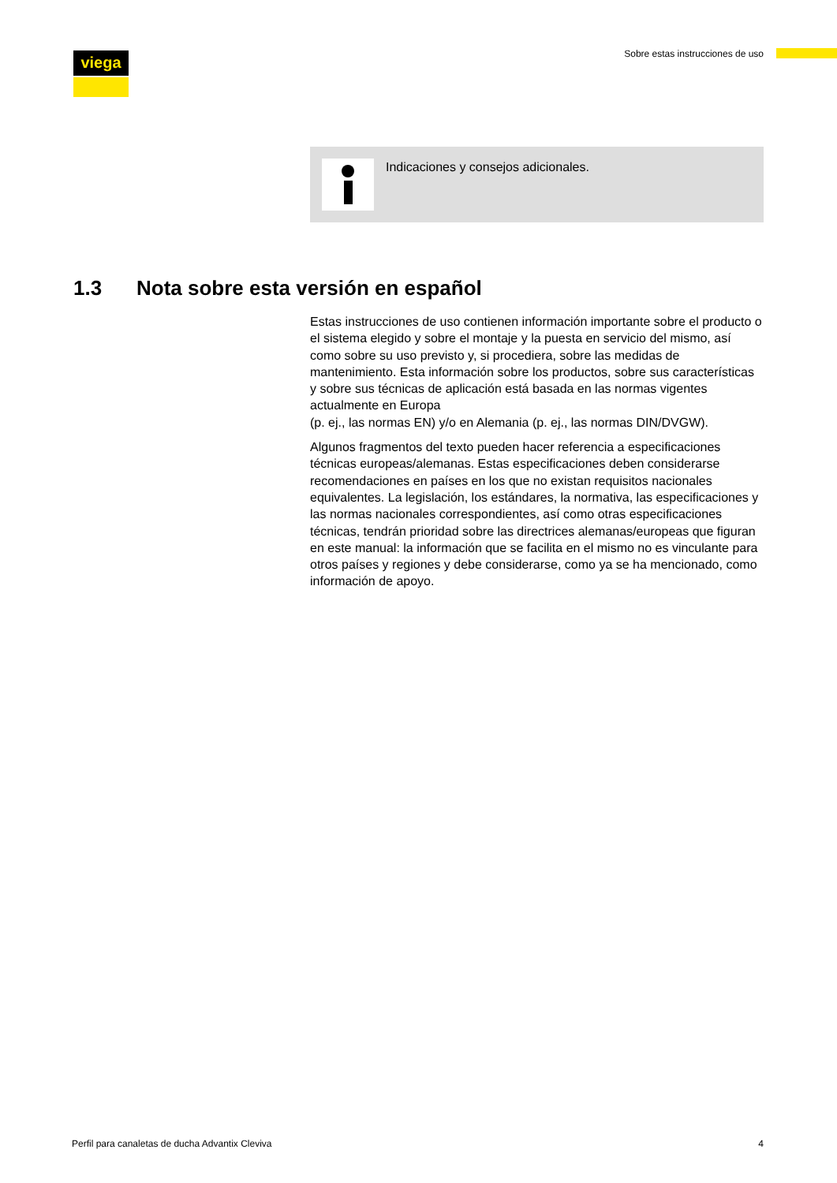viega
Sobre estas instrucciones de uso
Indicaciones y consejos adicionales.
1.3 Nota sobre esta versión en español
Estas instrucciones de uso contienen información importante sobre el producto o el sistema elegido y sobre el montaje y la puesta en servicio del mismo, así como sobre su uso previsto y, si procediera, sobre las medidas de mantenimiento. Esta información sobre los productos, sobre sus características y sobre sus técnicas de aplicación está basada en las normas vigentes actualmente en Europa
(p. ej., las normas EN) y/o en Alemania (p. ej., las normas DIN/DVGW).
Algunos fragmentos del texto pueden hacer referencia a especificaciones técnicas europeas/alemanas. Estas especificaciones deben considerarse recomendaciones en países en los que no existan requisitos nacionales equivalentes. La legislación, los estándares, la normativa, las especificaciones y las normas nacionales correspondientes, así como otras especificaciones técnicas, tendrán prioridad sobre las directrices alemanas/europeas que figuran en este manual: la información que se facilita en el mismo no es vinculante para otros países y regiones y debe considerarse, como ya se ha mencionado, como información de apoyo.
Perfil para canaletas de ducha Advantix Cleviva 4